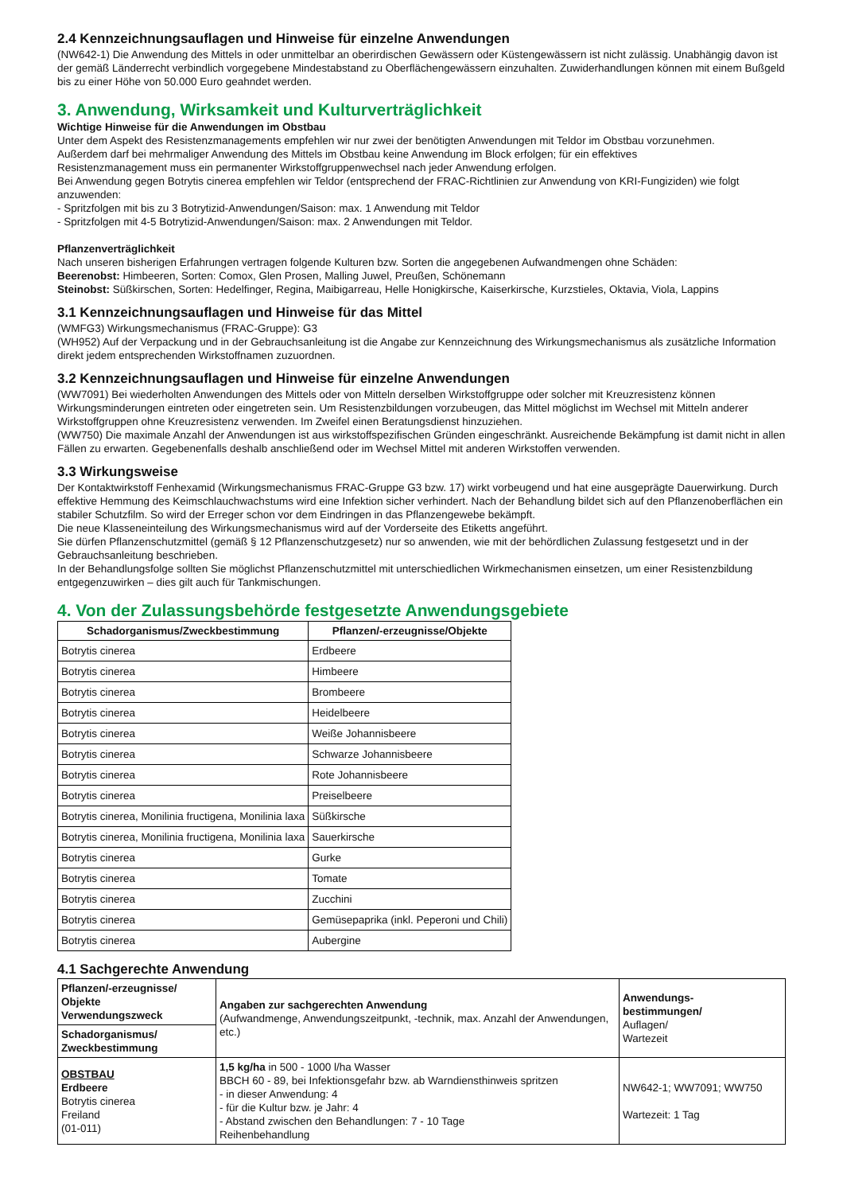2.4 Kennzeichnungsauflagen und Hinweise für einzelne Anwendungen
(NW642-1) Die Anwendung des Mittels in oder unmittelbar an oberirdischen Gewässern oder Küstengewässern ist nicht zulässig. Unabhängig davon ist der gemäß Länderrecht verbindlich vorgegebene Mindestabstand zu Oberflächengewässern einzuhalten. Zuwiderhandlungen können mit einem Bußgeld bis zu einer Höhe von 50.000 Euro geahndet werden.
3. Anwendung, Wirksamkeit und Kulturverträglichkeit
Wichtige Hinweise für die Anwendungen im Obstbau
Unter dem Aspekt des Resistenzmanagements empfehlen wir nur zwei der benötigten Anwendungen mit Teldor im Obstbau vorzunehmen.
Außerdem darf bei mehrmaliger Anwendung des Mittels im Obstbau keine Anwendung im Block erfolgen; für ein effektives
Resistenzmanagement muss ein permanenter Wirkstoffgruppenwechsel nach jeder Anwendung erfolgen.
Bei Anwendung gegen Botrytis cinerea empfehlen wir Teldor (entsprechend der FRAC-Richtlinien zur Anwendung von KRI-Fungiziden) wie folgt anzuwenden:
- Spritzfolgen mit bis zu 3 Botrytizid-Anwendungen/Saison: max. 1 Anwendung mit Teldor
- Spritzfolgen mit 4-5 Botrytizid-Anwendungen/Saison: max. 2 Anwendungen mit Teldor.
Pflanzenverträglichkeit
Nach unseren bisherigen Erfahrungen vertragen folgende Kulturen bzw. Sorten die angegebenen Aufwandmengen ohne Schäden:
Beerenobst: Himbeeren, Sorten: Comox, Glen Prosen, Malling Juwel, Preußen, Schönemann
Steinobst: Süßkirschen, Sorten: Hedelfinger, Regina, Maibigarreau, Helle Honigkirsche, Kaiserkirsche, Kurzstieles, Oktavia, Viola, Lappins
3.1 Kennzeichnungsauflagen und Hinweise für das Mittel
(WMFG3) Wirkungsmechanismus (FRAC-Gruppe): G3
(WH952) Auf der Verpackung und in der Gebrauchsanleitung ist die Angabe zur Kennzeichnung des Wirkungsmechanismus als zusätzliche Information direkt jedem entsprechenden Wirkstoffnamen zuzuordnen.
3.2 Kennzeichnungsauflagen und Hinweise für einzelne Anwendungen
(WW7091) Bei wiederholten Anwendungen des Mittels oder von Mitteln derselben Wirkstoffgruppe oder solcher mit Kreuzresistenz können Wirkungsminderungen eintreten oder eingetreten sein. Um Resistenzbildungen vorzubeugen, das Mittel möglichst im Wechsel mit Mitteln anderer Wirkstoffgruppen ohne Kreuzresistenz verwenden. Im Zweifel einen Beratungsdienst hinzuziehen.
(WW750) Die maximale Anzahl der Anwendungen ist aus wirkstoffspezifischen Gründen eingeschränkt. Ausreichende Bekämpfung ist damit nicht in allen Fällen zu erwarten. Gegebenenfalls deshalb anschließend oder im Wechsel Mittel mit anderen Wirkstoffen verwenden.
3.3 Wirkungsweise
Der Kontaktwirkstoff Fenhexamid (Wirkungsmechanismus FRAC-Gruppe G3 bzw. 17) wirkt vorbeugend und hat eine ausgeprägte Dauerwirkung. Durch effektive Hemmung des Keimschlauchwachstums wird eine Infektion sicher verhindert. Nach der Behandlung bildet sich auf den Pflanzenoberflächen ein stabiler Schutzfilm. So wird der Erreger schon vor dem Eindringen in das Pflanzengewebe bekämpft.
Die neue Klasseneinteilung des Wirkungsmechanismus wird auf der Vorderseite des Etiketts angeführt.
Sie dürfen Pflanzenschutzmittel (gemäß § 12 Pflanzenschutzgesetz) nur so anwenden, wie mit der behördlichen Zulassung festgesetzt und in der Gebrauchsanleitung beschrieben.
In der Behandlungsfolge sollten Sie möglichst Pflanzenschutzmittel mit unterschiedlichen Wirkmechanismen einsetzen, um einer Resistenzbildung entgegenzuwirken – dies gilt auch für Tankmischungen.
4. Von der Zulassungsbehörde festgesetzte Anwendungsgebiete
| Schadorganismus/Zweckbestimmung | Pflanzen/-erzeugnisse/Objekte |
| --- | --- |
| Botrytis cinerea | Erdbeere |
| Botrytis cinerea | Himbeere |
| Botrytis cinerea | Brombeere |
| Botrytis cinerea | Heidelbeere |
| Botrytis cinerea | Weiße Johannisbeere |
| Botrytis cinerea | Schwarze Johannisbeere |
| Botrytis cinerea | Rote Johannisbeere |
| Botrytis cinerea | Preiselbeere |
| Botrytis cinerea, Monilinia fructigena, Monilinia laxa | Süßkirsche |
| Botrytis cinerea, Monilinia fructigena, Monilinia laxa | Sauerkirsche |
| Botrytis cinerea | Gurke |
| Botrytis cinerea | Tomate |
| Botrytis cinerea | Zucchini |
| Botrytis cinerea | Gemüsepaprika (inkl. Peperoni und Chili) |
| Botrytis cinerea | Aubergine |
4.1 Sachgerechte Anwendung
| Pflanzen/-erzeugnisse/ Objekte Verwendungszweck | Angaben zur sachgerechten Anwendung (Aufwandmenge, Anwendungszeitpunkt, -technik, max. Anzahl der Anwendungen, etc.) | Anwendungs- bestimmungen/ Auflagen/ Wartezeit |
| Schadorganismus/ Zweckbestimmung | | |
| OBSTBAU Erdbeere Botrytis cinerea Freiland (01-011) | 1,5 kg/ha in 500 - 1000 l/ha Wasser BBCH 60 - 89, bei Infektionsgefahr bzw. ab Warndiensthinweis spritzen - in dieser Anwendung: 4 - für die Kultur bzw. je Jahr: 4 - Abstand zwischen den Behandlungen: 7 - 10 Tage Reihenbehandlung | NW642-1; WW7091; WW750 Wartezeit: 1 Tag |